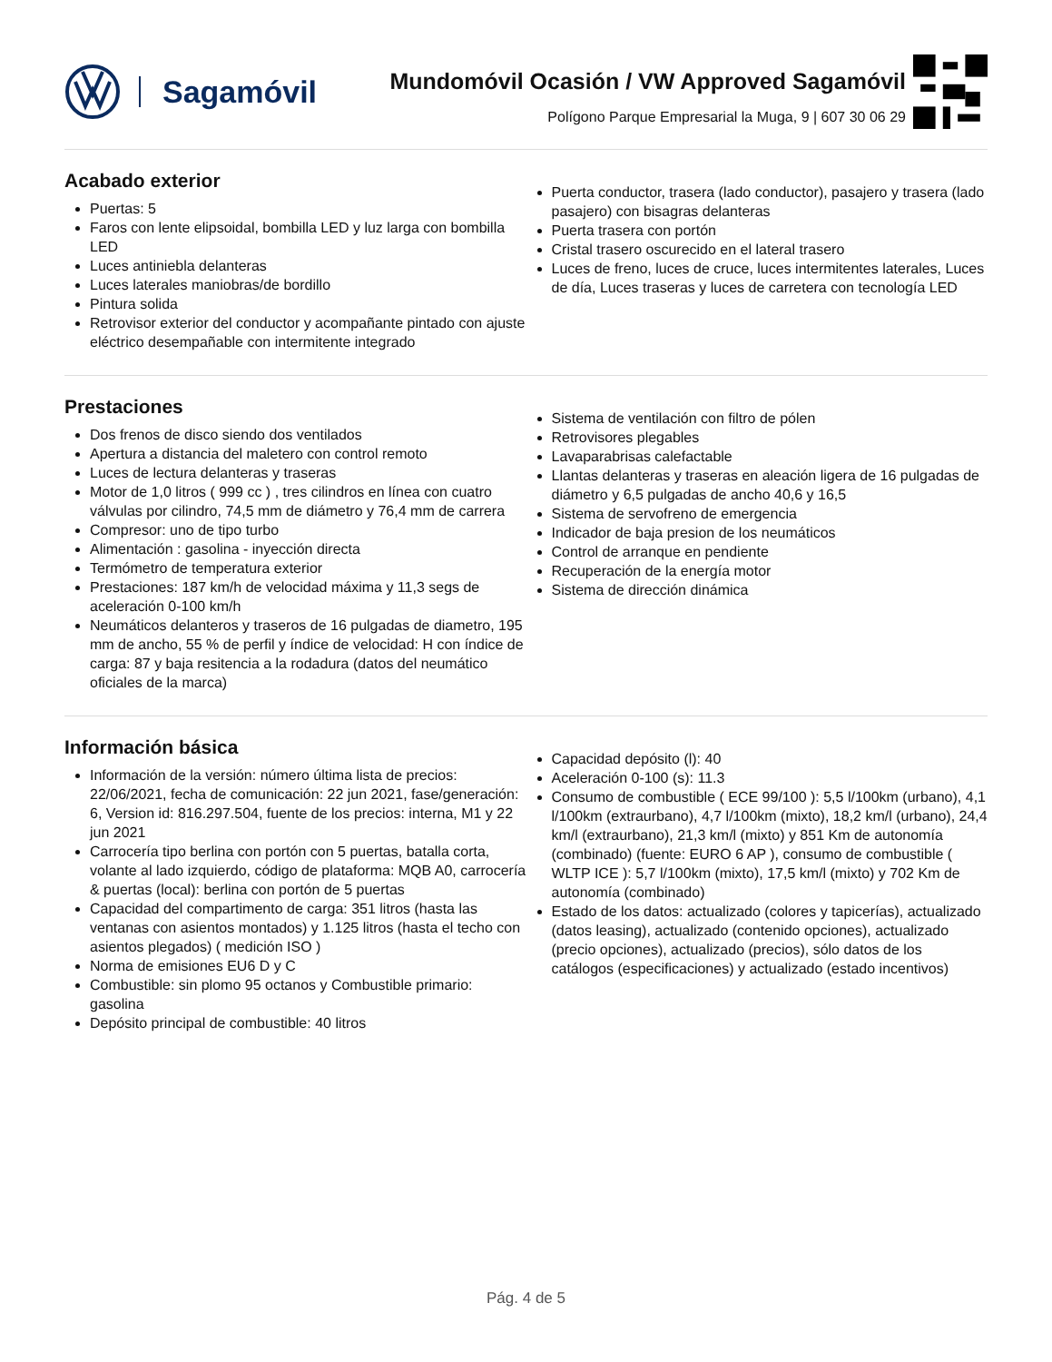Sagamóvil
Mundomóvil Ocasión / VW Approved Sagamóvil
Polígono Parque Empresarial la Muga, 9 | 607 30 06 29
Acabado exterior
Puertas: 5
Faros con lente elipsoidal, bombilla LED y luz larga con bombilla LED
Luces antiniebla delanteras
Luces laterales maniobras/de bordillo
Pintura solida
Retrovisor exterior del conductor y acompañante pintado con ajuste eléctrico desempañable con intermitente integrado
Puerta conductor, trasera (lado conductor), pasajero y trasera (lado pasajero) con bisagras delanteras
Puerta trasera con portón
Cristal trasero oscurecido en el lateral trasero
Luces de freno, luces de cruce, luces intermitentes laterales, Luces de día, Luces traseras y luces de carretera con tecnología LED
Prestaciones
Dos frenos de disco siendo dos ventilados
Apertura a distancia del maletero con control remoto
Luces de lectura delanteras y traseras
Motor de 1,0 litros ( 999 cc ) , tres cilindros en línea con cuatro válvulas por cilindro, 74,5 mm de diámetro y 76,4 mm de carrera
Compresor: uno de tipo turbo
Alimentación : gasolina - inyección directa
Termómetro de temperatura exterior
Prestaciones: 187 km/h de velocidad máxima y 11,3 segs de aceleración 0-100 km/h
Neumáticos delanteros y traseros de 16 pulgadas de diametro, 195 mm de ancho, 55 % de perfil y índice de velocidad: H con índice de carga: 87 y baja resitencia a la rodadura (datos del neumático oficiales de la marca)
Sistema de ventilación con filtro de pólen
Retrovisores plegables
Lavaparabrisas calefactable
Llantas delanteras y traseras en aleación ligera de 16 pulgadas de diámetro y 6,5 pulgadas de ancho 40,6 y 16,5
Sistema de servofreno de emergencia
Indicador de baja presion de los neumáticos
Control de arranque en pendiente
Recuperación de la energía motor
Sistema de dirección dinámica
Información básica
Información de la versión: número última lista de precios: 22/06/2021, fecha de comunicación: 22 jun 2021, fase/generación: 6, Version id: 816.297.504, fuente de los precios: interna, M1 y 22 jun 2021
Carrocería tipo berlina con portón con 5 puertas, batalla corta, volante al lado izquierdo, código de plataforma: MQB A0, carrocería & puertas (local): berlina con portón de 5 puertas
Capacidad del compartimento de carga: 351 litros (hasta las ventanas con asientos montados) y 1.125 litros (hasta el techo con asientos plegados) ( medición ISO )
Norma de emisiones EU6 D y C
Combustible: sin plomo 95 octanos y Combustible primario: gasolina
Depósito principal de combustible: 40 litros
Capacidad depósito (l): 40
Aceleración 0-100 (s): 11.3
Consumo de combustible ( ECE 99/100 ): 5,5 l/100km (urbano), 4,1 l/100km (extraurbano), 4,7 l/100km (mixto), 18,2 km/l (urbano), 24,4 km/l (extraurbano), 21,3 km/l (mixto) y 851 Km de autonomía (combinado) (fuente: EURO 6 AP ), consumo de combustible ( WLTP ICE ): 5,7 l/100km (mixto), 17,5 km/l (mixto) y 702 Km de autonomía (combinado)
Estado de los datos: actualizado (colores y tapicerías), actualizado (datos leasing), actualizado (contenido opciones), actualizado (precio opciones), actualizado (precios), sólo datos de los catálogos (especificaciones) y actualizado (estado incentivos)
Pág. 4 de 5